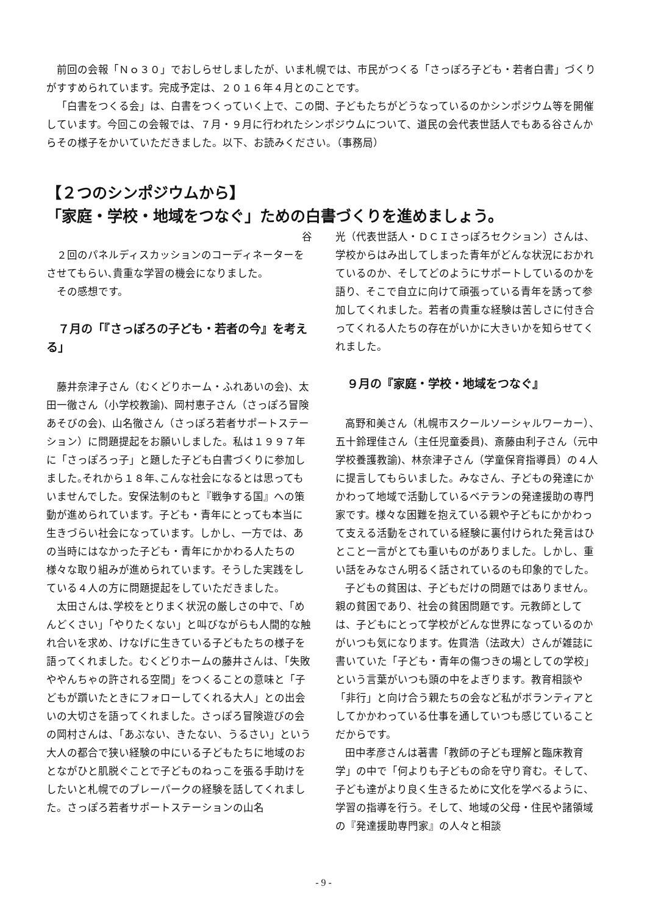前回の会報「Ｎｏ３０」でおしらせしましたが、いま札幌では、市民がつくる「さっぽろ子ども・若者白書」づくりがすすめられています。完成予定は、２０１６年４月とのことです。
「白書をつくる会」は、白書をつくっていく上で、この間、子どもたちがどうなっているのかシンポジウム等を開催しています。今回この会報では、７月・９月に行われたシンポジウムについて、道民の会代表世話人でもある谷さんからその様子をかいていただきました。以下、お読みください。（事務局）
【２つのシンポジウムから】
「家庭・学校・地域をつなぐ」ための白書づくりを進めましょう。
谷
２回のパネルディスカッションのコーディネーターをさせてもらい､貴重な学習の機会になりました。
その感想です。
　７月の「『さっぽろの子ども・若者の今』を考える」
藤井奈津子さん（むくどりホーム・ふれあいの会)、太田一徹さん（小学校教諭)、岡村恵子さん（さっぽろ冒険あそびの会)、山名徹さん（さっぽろ若者サポートステーション）に問題提起をお願いしました。私は１９９７年に「さっぽろっ子」と題した子ども白書づくりに参加しました｡それから１８年､こんな社会になるとは思ってもいませんでした。安保法制のもと『戦争する国』への策動が進められています。子ども・青年にとっても本当に生きづらい社会になっています。しかし、一方では、あの当時にはなかった子ども・青年にかかわる人たちの様々な取り組みが進められています。そうした実践をしている４人の方に問題提起をしていただきました。
太田さんは､学校をとりまく状況の厳しさの中で､「めんどくさい」「やりたくない」と叫びながらも人間的な触れ合いを求め、けなげに生きている子どもたちの様子を語ってくれました。むくどりホームの藤井さんは、「失敗ややんちゃの許される空間」をつくることの意味と「子どもが躓いたときにフォローしてくれる大人」との出会いの大切さを語ってくれました。さっぽろ冒険遊びの会の岡村さんは、「あぶない、きたない、うるさい」という大人の都合で狭い経験の中にいる子どもたちに地域のおとながひと肌脱ぐことで子どものねっこを張る手助けをしたいと札幌でのプレーパークの経験を話してくれました。さっぽろ若者サポートステーションの山名
光（代表世話人・ＤＣＩさっぽろセクション）さんは、学校からはみ出してしまった青年がどんな状況におかれているのか、そしてどのようにサポートしているのかを語り、そこで自立に向けて頑張っている青年を誘って参加してくれました。若者の貴重な経験は苦しさに付き合ってくれる人たちの存在がいかに大きいかを知らせてくれました。
　９月の『家庭・学校・地域をつなぐ』
高野和美さん（札幌市スクールソーシャルワーカー）、五十鈴理佳さん（主任児童委員)、斎藤由利子さん（元中学校養護教諭)、林奈津子さん（学童保育指導員）の４人に提言してもらいました。みなさん、子どもの発達にかかわって地域で活動しているベテランの発達援助の専門家です。様々な困難を抱えている親や子どもにかかわって支える活動をされている経験に裏付けられた発言はひとこと一言がとても重いものがありました。しかし、重い話をみなさん明るく話されているのも印象的でした。
子どもの貧困は、子どもだけの問題ではありません。親の貧困であり、社会の貧困問題です。元教師としては、子どもにとって学校がどんな世界になっているのかがいつも気になります。佐貫浩（法政大）さんが雑誌に書いていた「子ども・青年の傷つきの場としての学校」という言葉がいつも頭の中をよぎります。教育相談や「非行」と向け合う親たちの会など私がボランティアとしてかかわっている仕事を通していつも感じていることだからです。
田中孝彦さんは著書「教師の子ども理解と臨床教育学」の中で「何よりも子どもの命を守り育む。そして、子ども達がより良く生きるために文化を学べるように、学習の指導を行う。そして、地域の父母・住民や諸領域の『発達援助専門家』の人々と相談
- 9 -